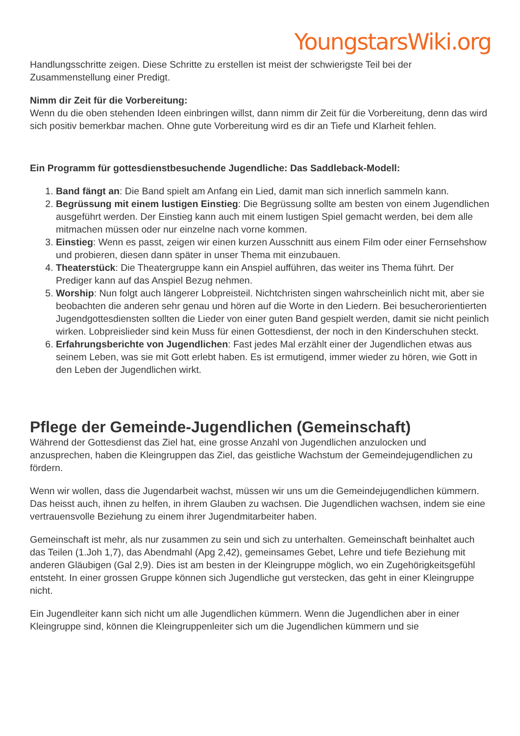YoungstarsWiki.org
Handlungsschritte zeigen. Diese Schritte zu erstellen ist meist der schwierigste Teil bei der Zusammenstellung einer Predigt.
Nimm dir Zeit für die Vorbereitung:
Wenn du die oben stehenden Ideen einbringen willst, dann nimm dir Zeit für die Vorbereitung, denn das wird sich positiv bemerkbar machen. Ohne gute Vorbereitung wird es dir an Tiefe und Klarheit fehlen.
Ein Programm für gottesdienstbesuchende Jugendliche: Das Saddleback-Modell:
1. Band fängt an: Die Band spielt am Anfang ein Lied, damit man sich innerlich sammeln kann.
2. Begrüssung mit einem lustigen Einstieg: Die Begrüssung sollte am besten von einem Jugendlichen ausgeführt werden. Der Einstieg kann auch mit einem lustigen Spiel gemacht werden, bei dem alle mitmachen müssen oder nur einzelne nach vorne kommen.
3. Einstieg: Wenn es passt, zeigen wir einen kurzen Ausschnitt aus einem Film oder einer Fernsehshow und probieren, diesen dann später in unser Thema mit einzubauen.
4. Theaterstück: Die Theatergruppe kann ein Anspiel aufführen, das weiter ins Thema führt. Der Prediger kann auf das Anspiel Bezug nehmen.
5. Worship: Nun folgt auch längerer Lobpreisteil. Nichtchristen singen wahrscheinlich nicht mit, aber sie beobachten die anderen sehr genau und hören auf die Worte in den Liedern. Bei besucherorientierten Jugendgottesdiensten sollten die Lieder von einer guten Band gespielt werden, damit sie nicht peinlich wirken. Lobpreislieder sind kein Muss für einen Gottesdienst, der noch in den Kinderschuhen steckt.
6. Erfahrungsberichte von Jugendlichen: Fast jedes Mal erzählt einer der Jugendlichen etwas aus seinem Leben, was sie mit Gott erlebt haben. Es ist ermutigend, immer wieder zu hören, wie Gott in den Leben der Jugendlichen wirkt.
Pflege der Gemeinde-Jugendlichen (Gemeinschaft)
Während der Gottesdienst das Ziel hat, eine grosse Anzahl von Jugendlichen anzulocken und anzusprechen, haben die Kleingruppen das Ziel, das geistliche Wachstum der Gemeindejugendlichen zu fördern.
Wenn wir wollen, dass die Jugendarbeit wachst, müssen wir uns um die Gemeindejugendlichen kümmern. Das heisst auch, ihnen zu helfen, in ihrem Glauben zu wachsen. Die Jugendlichen wachsen, indem sie eine vertrauensvolle Beziehung zu einem ihrer Jugendmitarbeiter haben.
Gemeinschaft ist mehr, als nur zusammen zu sein und sich zu unterhalten. Gemeinschaft beinhaltet auch das Teilen (1.Joh 1,7), das Abendmahl (Apg 2,42), gemeinsames Gebet, Lehre und tiefe Beziehung mit anderen Gläubigen (Gal 2,9). Dies ist am besten in der Kleingruppe möglich, wo ein Zugehörigkeitsgefühl entsteht. In einer grossen Gruppe können sich Jugendliche gut verstecken, das geht in einer Kleingruppe nicht.
Ein Jugendleiter kann sich nicht um alle Jugendlichen kümmern. Wenn die Jugendlichen aber in einer Kleingruppe sind, können die Kleingruppenleiter sich um die Jugendlichen kümmern und sie